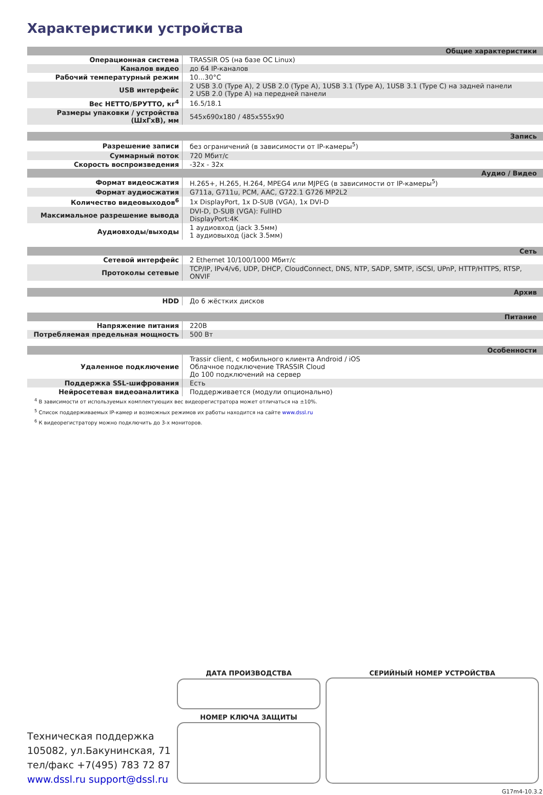Характеристики устройства
| Общие характеристики | |
| Операционная система | TRASSIR OS (на базе ОС Linux) |
| Каналов видео | до 64 IP-каналов |
| Рабочий температурный режим | 10...30°C |
| USB интерфейс | 2 USB 3.0 (Type A), 2 USB 2.0 (Type A), 1USB 3.1 (Type A), 1USB 3.1 (Type C) на задней панели 2 USB 2.0 (Type A) на передней панели |
| Вес НЕТТО/БРУТТО, кг<sup>4</sup> | 16.5/18.1 |
| Размеры упаковки / устройства (ШхГхВ), мм | 545x690x180 / 485x555x90 |
| Запись | |
| Разрешение записи | без ограничений (в зависимости от IP-камеры<sup>5</sup>) |
| Суммарный поток | 720 Мбит/с |
| Скорость воспроизведения | -32x - 32x |
| Аудио / Видео | |
| Формат видеосжатия | H.265+, H.265, H.264, MPEG4 или MJPEG (в зависимости от IP-камеры<sup>5</sup>) |
| Формат аудиосжатия | G711a, G711u, PCM, AAC, G722.1 G726 MP2L2 |
| Количество видеовыходов<sup>6</sup> | 1x DisplayPort, 1x D-SUB (VGA), 1x DVI-D |
| Максимальное разрешение вывода | DVI-D, D-SUB (VGA): FullHD DisplayPort:4K |
| Аудиовходы/выходы | 1 аудиовход (jack 3.5мм) 1 аудиовыход (jack 3.5мм) |
| Сеть | |
| Сетевой интерфейс | 2 Ethernet 10/100/1000 Мбит/с |
| Протоколы сетевые | TCP/IP, IPv4/v6, UDP, DHCP, CloudConnect, DNS, NTP, SADP, SMTP, iSCSI, UPnP, HTTP/HTTPS, RTSP, ONVIF |
| Архив | |
| HDD | До 6 жёстких дисков |
| Питание | |
| Напряжение питания | 220В |
| Потребляемая предельная мощность | 500 Вт |
| Особенности | |
| Удаленное подключение | Trassir client, с мобильного клиента Android / iOS Облачное подключение TRASSIR Cloud До 100 подключений на сервер |
| Поддержка SSL-шифрования | Есть |
| Нейросетевая видеоаналитика | Поддерживается (модули опционально) |
<sup>4</sup> В зависимости от используемых комплектующих вес видеорегистратора может отличаться на ±10%.
<sup>5</sup> Список поддерживаемых IP-камер и возможных режимов их работы находится на сайте www.dssl.ru
<sup>6</sup> К видеорегистратору можно подключить до 3-х мониторов.
ДАТА ПРОИЗВОДСТВА
НОМЕР КЛЮЧА ЗАЩИТЫ
СЕРИЙНЫЙ НОМЕР УСТРОЙСТВА
Техническая поддержка
105082, ул.Бакунинская, 71
тел/факс +7(495) 783 72 87
www.dssl.ru support@dssl.ru
G17m4-10.3.21